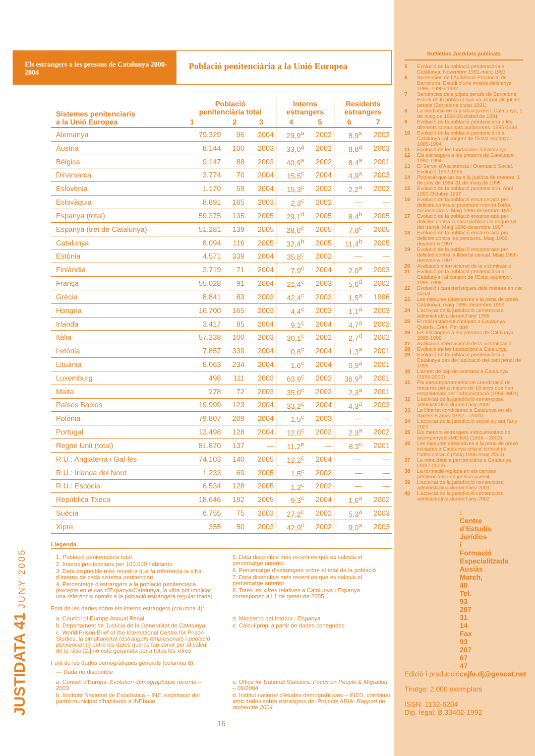Els estrangers a les presons de Catalunya 2000-2004
Població penitenciària a la Unió Europea
| Sistemes penitenciaris a la Unió Europea | Població penitenciària total | | | Interns estrangers | | Residents estrangers | |
| --- | --- | --- | --- | --- | --- | --- | --- |
| | 1 | 2 | 3 | 4 | 5 | 6 | 7 |
| Alemanya | 79.329 | 96 | 2004 | 29,9<sup>a</sup> | 2002 | 8,9<sup>a</sup> | 2002 |
| Àustria | 8.144 | 100 | 2003 | 33,0<sup>a</sup> | 2002 | 8,8<sup>a</sup> | 2003 |
| Bèlgica | 9.147 | 88 | 2003 | 40,9<sup>a</sup> | 2002 | 8,4<sup>a</sup> | 2001 |
| Dinamarca | 3.774 | 70 | 2004 | 15,5<sup>c</sup> | 2004 | 4,9<sup>a</sup> | 2003 |
| Eslovènia | 1.170 | 59 | 2004 | 15,3<sup>c</sup> | 2002 | 2,2<sup>a</sup> | 2002 |
| Eslovàquia | 8.891 | 165 | 2003 | 2,3<sup>c</sup> | 2002 | — | — |
| Espanya (total) | 59.375 | 135 | 2005 | 29,1<sup>d</sup> | 2005 | 8,4<sup>b</sup> | 2005 |
| Espanya (tret de Catalunya) | 51.281 | 139 | 2005 | 28,6<sup>e</sup> | 2005 | 7,8<sup>c</sup> | 2005 |
| Catalunya | 8.094 | 116 | 2005 | 32,4<sup>b</sup> | 2005 | 11,4<sup>b</sup> | 2005 |
| Estònia | 4.571 | 339 | 2004 | 35,8<sup>c</sup> | 2002 | — | — |
| Finlàndia | 3.719 | 71 | 2004 | 7,9<sup>c</sup> | 2004 | 2,0<sup>a</sup> | 2003 |
| França | 55.028 | 91 | 2004 | 21,4<sup>c</sup> | 2003 | 5,6<sup>d</sup> | 2002 |
| Grècia | 8.841 | 83 | 2003 | 42,4<sup>c</sup> | 2003 | 1,5<sup>a</sup> | 1996 |
| Hongria | 16.700 | 165 | 2003 | 4,4<sup>c</sup> | 2003 | 1,1<sup>a</sup> | 2003 |
| Irlanda | 3.417 | 85 | 2004 | 9,1<sup>c</sup> | 2004 | 4,7<sup>a</sup> | 2002 |
| Itàlia | 57.238 | 100 | 2003 | 30,1<sup>c</sup> | 2002 | 2,7<sup>d</sup> | 2002 |
| Letònia | 7.857 | 339 | 2004 | 0,6<sup>c</sup> | 2004 | 1,3<sup>a</sup> | 2001 |
| Lituània | 8.063 | 234 | 2004 | 1,6<sup>c</sup> | 2004 | 0,9<sup>a</sup> | 2001 |
| Luxemburg | 498 | 111 | 2003 | 63,9<sup>c</sup> | 2002 | 36,9<sup>a</sup> | 2001 |
| Malta | 278 | 72 | 2003 | 35,0<sup>c</sup> | 2002 | 2,3<sup>a</sup> | 2001 |
| Països Baixos | 19.999 | 123 | 2004 | 33,2<sup>c</sup> | 2004 | 4,3<sup>a</sup> | 2003 |
| Polònia | 79.807 | 209 | 2004 | 1,5<sup>c</sup> | 2003 | — | — |
| Portugal | 13.498 | 128 | 2004 | 12,0<sup>c</sup> | 2002 | 2,3<sup>a</sup> | 2002 |
| Regne Unit (total) | 81.870 | 137 | — | 11,2<sup>e</sup> | — | 8,3<sup>c</sup> | 2001 |
| R.U.: Anglaterra i Gal·les | 74.103 | 140 | 2005 | 12,2<sup>c</sup> | 2004 | — | — |
| R.U.: Irlanda del Nord | 1.233 | 69 | 2005 | 1,5<sup>c</sup> | 2002 | — | — |
| R.U.: Escòcia | 6.534 | 128 | 2005 | 1,2<sup>c</sup> | 2002 | — | — |
| República Txeca | 18.646 | 182 | 2005 | 9,3<sup>c</sup> | 2004 | 1,6<sup>a</sup> | 2002 |
| Suècia | 6.755 | 75 | 2003 | 27,2<sup>c</sup> | 2002 | 5,3<sup>a</sup> | 2003 |
| Xipre | 355 | 50 | 2003 | 42,9<sup>c</sup> | 2002 | 9,0<sup>a</sup> | 2003 |
Llegenda
1. Població penitenciària total
2. Interns penitenciaris per 100.000 habitants
3. Data disponible més recent a que fa referència la xifra d’interns de cada sistema penitenciari
4. Percentatge d’estrangers a la població penitenciària (excepte en el cas d’Espanya/Catalunya, la xifra pot implicar una referència només a la població estrangera regularitzada)
5. Data disponible més recent en què es calcula el percentatge anterior.
6. Percentatge d’estrangers sobre el total de la població
7. Data disponible més recent en què es calcula el percentatge anterior
8. Totes les xifres relatives a Catalunya i Espanya corresponen a l’1 de gener de 2005.
Font de les dades sobre els interns estrangers (columna 4):
a. Council of Europe Annual Penal
b. Departament de Justícia de la Generalitat de Catalunya
c. World Prison Brief of the International Centre for Prison Studies; la simultaneïtat (estrangers empresonats / població penitenciària) entre les dates que es fan servir per al càlcul de la ràtio [2.] no està garantida per a totes les xifres
d. Ministerio del Interior - Espanya
e. Càlcul propi a partir de dades conegudes
Font de les dades demogràfiques generals (columna 6):
— Dada no disponible
a. Consell d’Europa: Evolution démographique récente – 2003
b. Instituto Nacional de Estadística – INE: explotació del padró municipal d’habitants a INEbase
c. Office for National Statistics: Focus on People & Migration – 06/2004
d. Institut national d’études démograhiques – INED, combinat amb dades sobre estrangers del Projecte ARIA: Rapport de recherche 2004
16
JUSTIDATA 41 JUNY 2005
Butlletins Justidata publicats
5 Evolució de la població penitenciària a Catalunya. Novembre 1991-març 1993
6 Sentències de l’Audiència Provincial de Barcelona. Estudi d’una mostra dels anys 1988, 1990 i 1992
7 Sentències dels jutjats penals de Barcelona. Estudi de la població que va arribar als jutjats penals (Barcelona ciutat 1991)
8 La mediació en la justícia juvenil. Catalunya, 1 de maig de 1990-30 d’abril de 1991
9 Evolució de la població penitenciària a les diferents comunitats autònomes. 1985-1994
10 Evolució de la població penitenciària a Catalunya i al conjunt de l’Estat espanyol. 1985-1994
11 Evolució de les fundacions a Catalunya
12 Els estrangers a les presons de Catalunya. 1990-1994
13 El Servei d’Assistència i Orientació Social. Evolució 1992-1995
14 Població que arriba a la justícia de menors. 1 de juny de 1994-31 de maig de 1995
15 Evolució de la població penitenciària. Abril 1993-Octubre 1997
16 Evolució de la població encarcerada per delictes contra el patrimoni i contra l’odre socieconòmic. Maig 1996-desembre 1997
17 Evolució de la població encarcerada per delictes contra la salut pública i la seguretat del trànsit. Maig 1996-desembre 1997
18 Evolució de la població encarcerada per delictes contra les persones. Maig 1996-desembre 1997
19 Evolució de la població encarcerada per delictes contra la llibertat sexual. Maig 1996-desembre 1997
20 Avaluació internacional de la victimització
21 Evolució de la població penitenciària a Catalunya i al conjunt de l’Estat espanyol. 1995-1998
22 Evolució i característiques dels menors en risc social.
23 Les mesures alternatives a la pena de presó. Catalunya, maig 1996-desembre 1999.
24 L’activitat de la jurisdicció contenciosa administrativa durant l’any 1999
25 El maltractament d’infants a Catalunya. Quants. Com. Per què
26 Els estrangers a les presons de Catalunya 1995-1999
27 Avaluació internacional de la victimització
28 Evolució de les fundacions a Catalunya
29 Evolució de la població penitenciària a Catalunya des de l’aplicació del codi penal de 1995
30 L’arrest de cap de setmana a Catalunya (1996-2000)
31 Pla interdepartamental de coordinació de mesures per a majors de 18 anys que han estat tutelats per l’administració (1994-2001)
32 L’activitat de la jurisdicció contenciosa administrativa durant l’any 2000
33 La llibertat condicional a Catalunya en els darrers 5 anys (1997 – 2001)
34 L’activitat de la jurisdicció social durant l’any 2001
35 Els menors estrangers indocumentats no acompanyats (MEINA) (1998 – 2002)
36 Les mesures alternatives a la pena de presó iniciades a Catalunya sota el control de l’administració (maig 1996-maig 2003)
37 La reincidència penitenciària a Catalunya (1997-2002)
38 La formació reglada en els centres penitenciaris i de justícia juvenil
39 L’activitat de la jurisdicció contenciosa administrativa durant l’any 2001
40 L’activitat de la jurisdicció contenciosa administrativa durant l’any 2002
Edició i producció: Centre d’Estudis Jurídics i Formació Especialitzada
Ausiàs March, 40
Tel. 93 207 31 14
Fax 93 207 67 47
cejfe.dj@gencat.net
Tiratge: 2.000 exemplars
ISSN: 1132-6204
Dip. legal: B.33402-1992